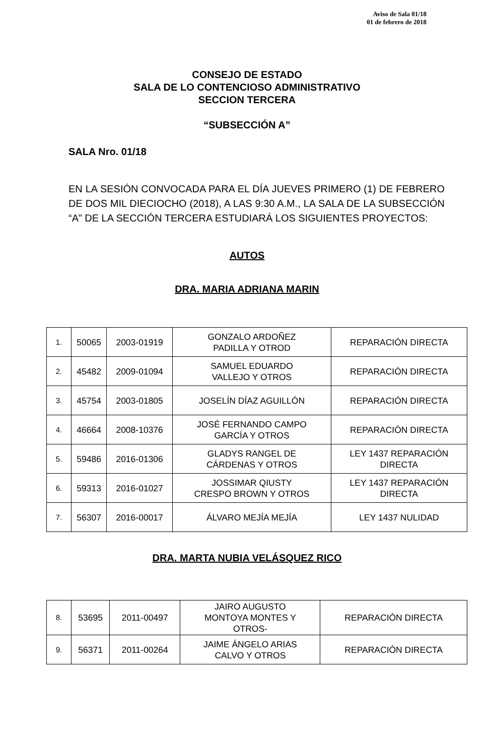Aviso de Sala 01/18
01 de febrero de 2018
CONSEJO DE ESTADO
SALA DE LO CONTENCIOSO ADMINISTRATIVO
SECCION TERCERA
“SUBSECCIÓN A”
SALA Nro. 01/18
EN LA SESIÓN CONVOCADA PARA EL DÍA JUEVES PRIMERO (1) DE FEBRERO DE DOS MIL DIECIOCHO (2018), A LAS 9:30 A.M., LA SALA DE LA SUBSECCIÓN “A” DE LA SECCIÓN TERCERA ESTUDIARÁ LOS SIGUIENTES PROYECTOS:
AUTOS
DRA. MARIA ADRIANA MARIN
| 1. | 50065 | 2003-01919 | GONZALO ARDOÑEZ PADILLA Y OTROD | REPARACIÓN DIRECTA |
| 2. | 45482 | 2009-01094 | SAMUEL EDUARDO VALLEJO Y OTROS | REPARACIÓN DIRECTA |
| 3. | 45754 | 2003-01805 | JOSELÍN DÍAZ AGUILLÓN | REPARACIÓN DIRECTA |
| 4. | 46664 | 2008-10376 | JOSÉ FERNANDO CAMPO GARCÍA Y OTROS | REPARACIÓN DIRECTA |
| 5. | 59486 | 2016-01306 | GLADYS RANGEL DE CÁRDENAS Y OTROS | LEY 1437 REPARACIÓN DIRECTA |
| 6. | 59313 | 2016-01027 | JOSSIMAR QIUSTY CRESPO BROWN Y OTROS | LEY 1437 REPARACIÓN DIRECTA |
| 7. | 56307 | 2016-00017 | ÁLVARO MEJÍA MEJÍA | LEY 1437 NULIDAD |
DRA. MARTA NUBIA VELÁSQUEZ RICO
| 8. | 53695 | 2011-00497 | JAIRO AUGUSTO MONTOYA MONTES Y OTROS- | REPARACIÓN DIRECTA |
| 9. | 56371 | 2011-00264 | JAIME ÁNGELO ARIAS CALVO Y OTROS | REPARACIÓN DIRECTA |